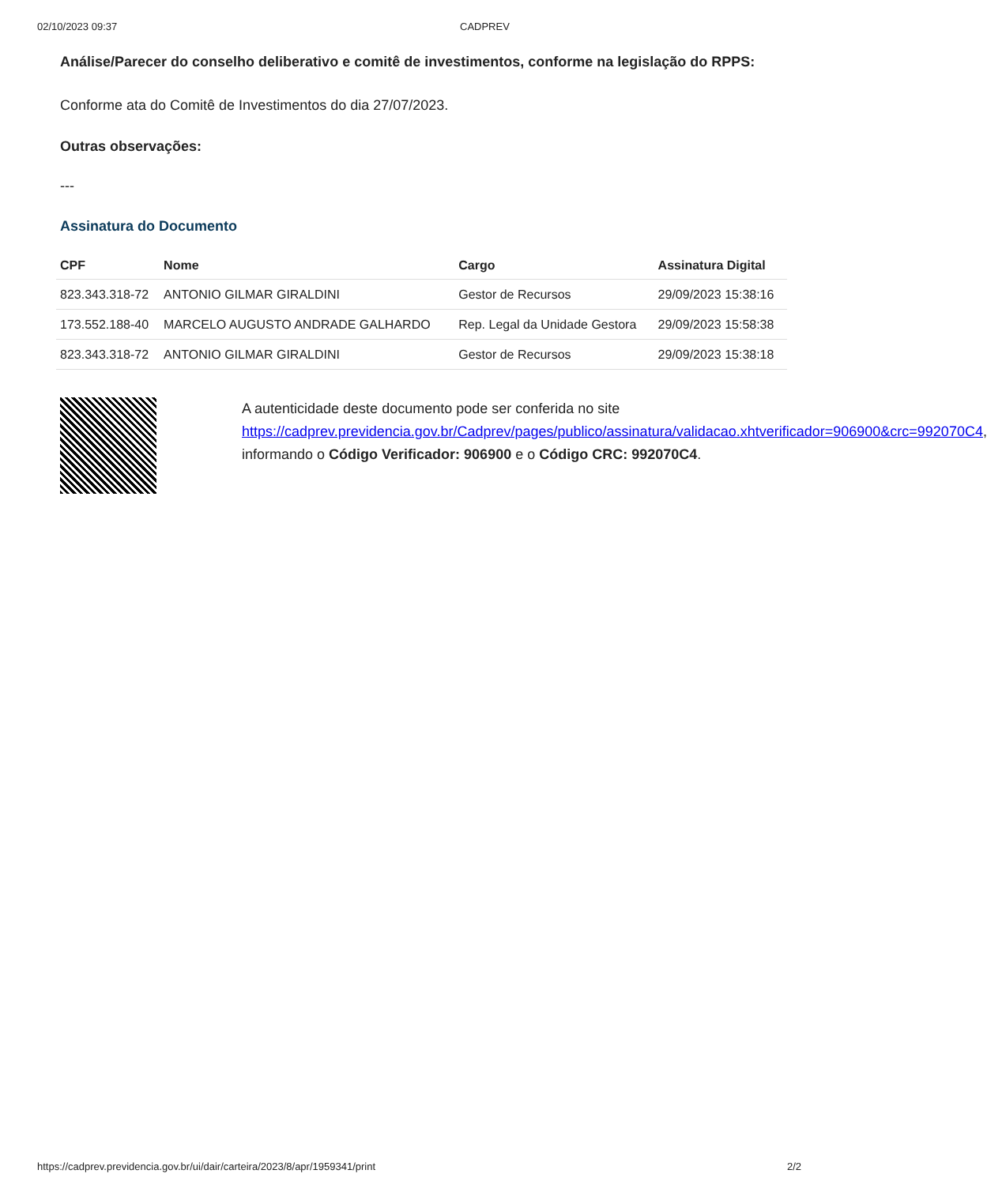02/10/2023 09:37 CADPREV
Análise/Parecer do conselho deliberativo e comitê de investimentos, conforme na legislação do RPPS:
Conforme ata do Comitê de Investimentos do dia 27/07/2023.
Outras observações:
---
Assinatura do Documento
| CPF | Nome | Cargo | Assinatura Digital |
| --- | --- | --- | --- |
| 823.343.318-72 | ANTONIO GILMAR GIRALDINI | Gestor de Recursos | 29/09/2023 15:38:16 |
| 173.552.188-40 | MARCELO AUGUSTO ANDRADE GALHARDO | Rep. Legal da Unidade Gestora | 29/09/2023 15:58:38 |
| 823.343.318-72 | ANTONIO GILMAR GIRALDINI | Gestor de Recursos | 29/09/2023 15:38:18 |
A autenticidade deste documento pode ser conferida no site https://cadprev.previdencia.gov.br/Cadprev/pages/publico/assinatura/validacao.xhtverificador=906900&crc=992070C4, informando o Código Verificador: 906900 e o Código CRC: 992070C4.
https://cadprev.previdencia.gov.br/ui/dair/carteira/2023/8/apr/1959341/print 2/2